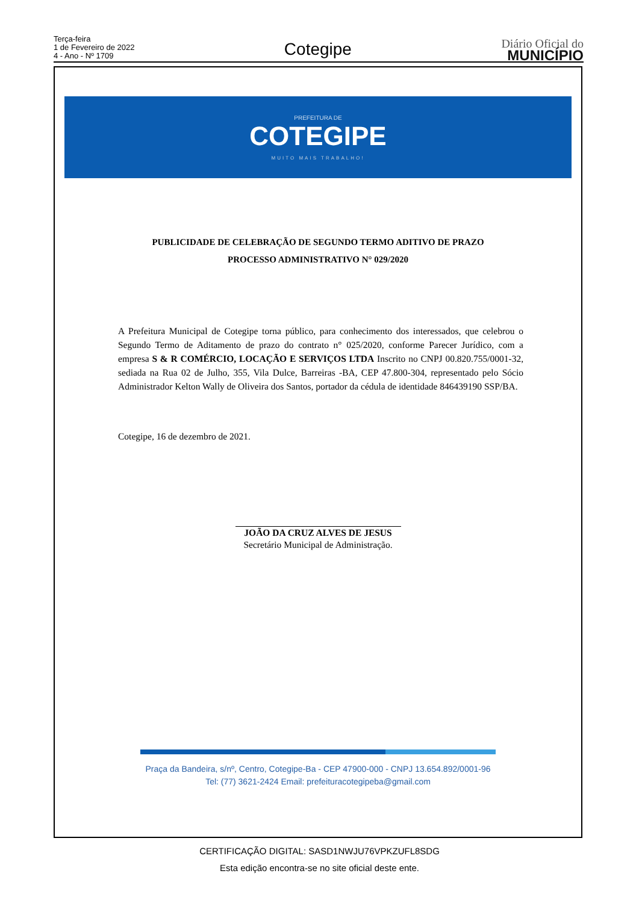Terça-feira
1 de Fevereiro de 2022
4 - Ano - Nº 1709
Cotegipe
Diário Oficial do
MUNICÍPIO
PREFEITURA DE
COTEGIPE
MUITO MAIS TRABALHO!
PUBLICIDADE DE CELEBRAÇÃO DE SEGUNDO TERMO ADITIVO DE PRAZO
PROCESSO ADMINISTRATIVO N° 029/2020
A Prefeitura Municipal de Cotegipe torna público, para conhecimento dos interessados, que celebrou o Segundo Termo de Aditamento de prazo do contrato n° 025/2020, conforme Parecer Jurídico, com a empresa S & R COMÉRCIO, LOCAÇÃO E SERVIÇOS LTDA Inscrito no CNPJ 00.820.755/0001-32, sediada na Rua 02 de Julho, 355, Vila Dulce, Barreiras -BA, CEP 47.800-304, representado pelo Sócio Administrador Kelton Wally de Oliveira dos Santos, portador da cédula de identidade 846439190 SSP/BA.
Cotegipe, 16 de dezembro de 2021.
JOÃO DA CRUZ ALVES DE JESUS
Secretário Municipal de Administração.
Praça da Bandeira, s/nº, Centro, Cotegipe-Ba - CEP 47900-000 - CNPJ 13.654.892/0001-96
Tel: (77) 3621-2424 Email: prefeituracotegipeba@gmail.com
CERTIFICAÇÃO DIGITAL: SASD1NWJU76VPKZUFL8SDG
Esta edição encontra-se no site oficial deste ente.